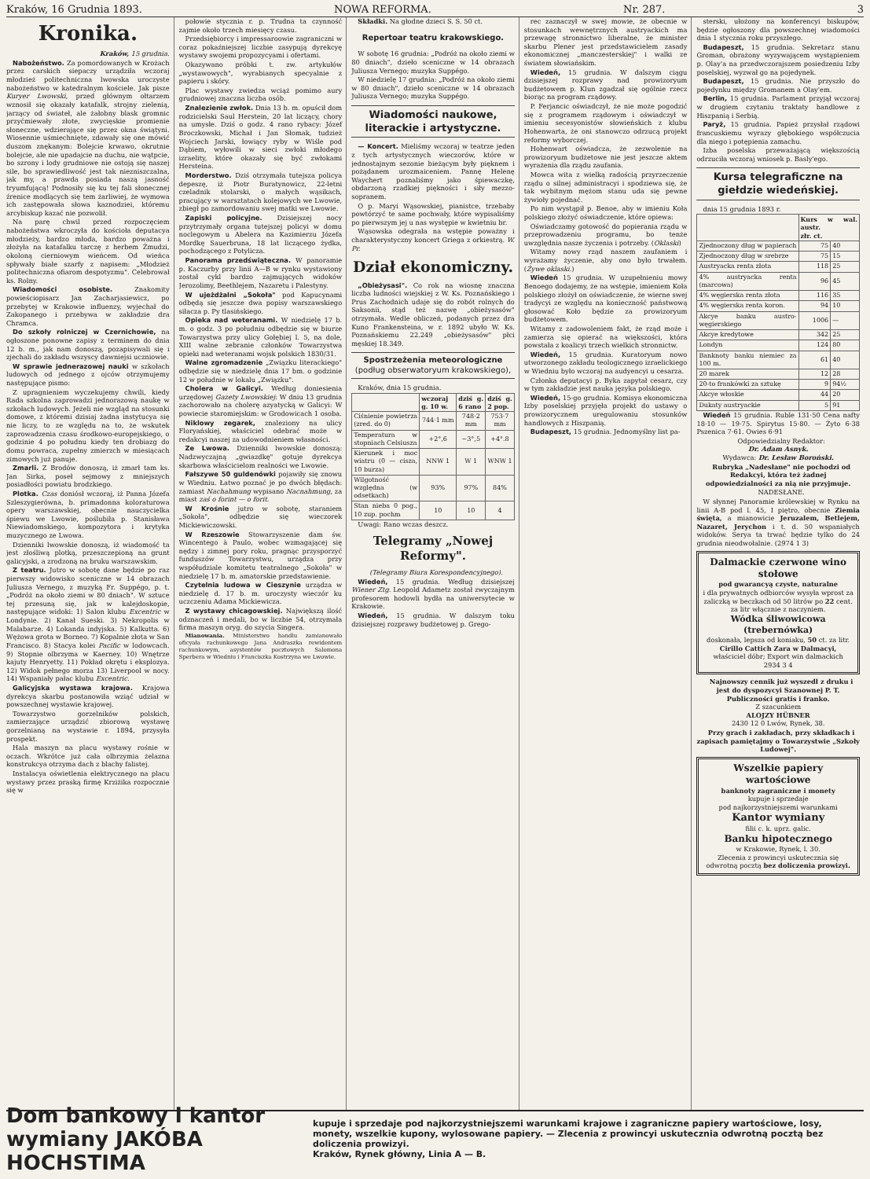Kraków, 16 Grudnia 1893. NOWA REFORMA. Nr. 287. 3
Kronika.
Kraków, 15 grudnia.
Nabożeństwo. Za pomordowanych w Krożach przez carskich siepaczy urządziła wczoraj młodzież politechniczna lwowska uroczyste nabożeństwo w katedralnym kościele. Jak pisze Kuryer Lwowski, przed głównym ołtarzem wznosił się okazały katafalk, strojny zielenią, jarzący od świateł, ale żałobny blask gromnic przyćmiewały złote, zwycięskie promienie słoneczne, wdzierające się przez okna świątyni. Wiosennie uśmiechnięte, zdawały się one mówić duszom znękanym: Bolejcie krwawo, okrutnie bolejcie, ale nie upadajcie na duchu, nie wątpcie, bo szrony i lody grudniowe nie ostoją się naszej sile, bo sprawiedliwość jest tak niezniszczalna, jak my, a prawda posiada naszą jasność tryumfującą! Podnosiły się ku tej fali słonecznej źrenice modlących się tem żarliwiej, że wymowa ich zastępowała słowa kaznodziei, któremu arcybiskup kazać nie pozwolił.
Na parę chwil przed rozpoczęciem nabożeństwa wkroczyła do kościoła deputacya młodzieży, bardzo młoda, bardzo poważna i złożyła na katafalku tarczę z herbem Żmudzi, okoloną cierniowym wieńcem. Od wieńca spływały białe szarfy z napisem: „Młodzież politechniczna ofiarom despotyzmu". Celebrował ks. Rolny.
Wiadomości osobiste. Znakomity powieściopisarz Jan Zacharjasiewicz, po przebytej w Krakowie influenzy, wyjechał do Zakopanego i przebywa w zakładzie dra Chramca.
Do szkoły rolniczej w Czernichowie, na ogłoszone ponowne zapisy z terminem do dnia 12 b. m., jak nam donoszą, pozapisywali się i zjechali do zakładu wszyscy dawniejsi uczniowie.
W sprawie jednerazowej nauki w szkołach ludowych od jednego z ojców otrzymujemy następujące pismo:
Z upragnieniem wyczekujemy chwili, kiedy Rada szkolna zaprowadzi jednorazową naukę w szkołach ludowych. Jeżeli nie wzgląd na stosunki domowe, z któremi dzisiaj żadna instytucya się nie liczy, to ze względu na to, że wskutek zaprowadzenia czasu środkowo-europejskiego, o godzinie 4 po połudnu kiedy ten drobiazg do domu powraca, zupełny zmierzch w miesiącach zimowych już panuje.
Zmarli. Z Brodów donoszą, iż zmarł tam ks. Jan Sirka, poseł sejmowy z mniejszych posiadłości powiatu brodzkiego.
Plotka. Czas doniósł wczoraj, iż Panna Józefa Szleszygierówna, b. primadonna koloraturowa opery warszawskiej, obecnie nauczycielka śpiewu we Lwowie, poślubiła p. Stanisława Niewiadomskiego, kompozytora i krytyka muzycznego ze Lwowa.
Dzienniki lwowskie donoszą, iż wiadomość ta jest złośliwą plotką, przeszczepioną na grunt galicyjski, a zrodzoną na bruku warszawskim.
Z teatru. Jutro w sobotę dane będzie po raz pierwszy widowisko sceniczne w 14 obrazach Juliusza Vernego, z muzyką Fr. Suppégo, p. t. „Podróż na około ziemi w 80 dniach". W sztuce tej przesuną się, jak w kalejdoskopie, następujące widoki: 1) Salon klubu Excentric w Londynie. 2) Kanał Sueski. 3) Nekropolis w Malabarze. 4) Lokanda indyjska. 5) Kalkutta. 6) Wężowa grota w Borneo. 7) Kopalnie złota w San Francisco. 8) Stacya kolei Pacific w lodowcach. 9) Stopnie olbrzyma w Kaerney. 10) Wnętrze kajuty Henryetty. 11) Pokład okrętu i eksplozya. 12) Widok pełnego morza 13) Liverpool w nocy. 14) Wspaniały pałac klubu Excentric.
Galicyjska wystawa krajowa. Krajowa dyrekcya skarbu postanowiła wziąć udział w powszechnej wystawie krajowej.
Towarzystwo gorzelników polskich, zamierzające urządzić zbiorową wystawę gorzelnianą na wystawie r. 1894, przysyła prospekt.
Hala maszyn na placu wystawy rośnie w oczach. Wkrótce już cała olbrzymia żelazna konstrukcya otrzyma dach z blachy falistej.
Instalacya oświetlenia elektrycznego na placu wystawy przez praską firmę Krziżika rozpocznie się w
połowie stycznia r. p. Trudna ta czynność zajmie około trzech miesięcy czasu.
Przedsiębiorcy i impressaroowie zagraniczni w coraz pokaźniejszej liczbie zasypują dyrekcyę wystawy swojemi propozycyami i ofertami.
Okazywano próbki t. zw. artykułów „wystawowych", wyrabianych specyalnie z papieru i skóry.
Plac wystawy zwiedza wciąż pomimo aury grudniowej znaczna liczba osób.
Znalezienie zwłok. Dnia 13 b. m. opuścił dom rodzicielski Saul Herstein, 20 lat liczący, chory na umysłe. Dziś o godz. 4 rano rybacy: Józef Broczkowski, Michał i Jan Słomak, tudzież Wojciech Jarski, łowiący ryby w Wiśle pod Dąbiem, wyłowili w sieci zwłoki młodego izraelity, które okazały się być zwłokami Hersteina.
Morderstwo. Dziś otrzymała tutejsza policya depeszę, iż Piotr Buratynowicz, 22-letni czeladnik stolarski, o małych wąsikach, pracujący w warsztatach kolejowych we Lwowie, zbiegł po zamordowaniu swej matki we Lwowie.
Zapiski policyjne. Dzisiejszej nocy przytrzymały organa tutejszej policyi w domu noclegowym u Abelera na Kazimierzu Józefa Mordkę Sauerbruna, 18 lat liczącego żydka, pochodzącego z Potylicza.
Panorama przedświąteczna. W panoramie p. Kaczurby przy linii A—B w rynku wystawiony został cykl bardzo zajmujących widoków Jerozolimy, Beethlejem, Nazaretu i Palestyny.
W ujeżdżalni „Sokoła" pod Kapucynami odbędą się jeszcze dwa popisy warszawskiego siłacza p. Py tlasińskiego.
Opieka nad weteranami. W niedzielę 17 b. m. o godz. 3 po południu odbędzie się w biurze Towarzystwa przy ulicy Gołębiej l. 5, na dole, XIII walne zebranie członków Towarzystwa opieki nad weteranami wojsk polskich 1830/31.
Walne zgromadzenie „Związku literackiego" odbędzie się w niedzielę dnia 17 bm. o godzinie 12 w południe w lokalu „Związku".
Cholera w Galicyi. Według doniesienia urzędowej Gazety Lwowskiej: W dniu 13 grudnia zachorowało na cholerę azyatycką w Galicyi: W powiecie staromiejskim: w Grodowicach 1 osoba.
Niklowy zegarek, znaleziony na ulicy Floryańskiej, właściciel odebrać może w redakcyi naszej za udowodnieniem własności.
Ze Lwowa. Dzienniki lwowskie donoszą: Nadzwyczajną „gwiazdkę" gotuje dyrekcya skarbowa właścicielom realności we Lwowie.
Fałszywe 50 guldenówki pojawiły się znowu w Wiedniu. Łatwo poznać je po dwóch błędach: zamiast Nachahmung wypisano Nacnahmung, za miast zaś o forint — o forit.
W Krośnie jutro w sobotę, staraniem „Sokoła", odbędzie się wieczorek Mickiewiczowski.
W Rzeszowie Stowarzyszenie dam św. Wincentego à Paulo, wobec wzmagającej się nędzy i zimnej pory roku, pragnąc przysporzyć funduszów Towarzystwu, urządza przy współudziale komitetu teatralnego „Sokoła" w niedzielę 17 b. m. amatorskie przedstawienie.
Czytelnia ludowa w Cieszynie urządza w niedzielę d. 17 b. m. uroczysty wieczór ku uczczeniu Adama Mickiewicza.
Z wystawy chicagowskiej. Największą ilość odznaczeń i medali, bo w liczbie 54, otrzymała firma maszyn oryg. do szycia Singera.
Mianowania. Ministerstwo handlu zamianowało oficyała rachunkowego Jana Andraszka rewidentem rachunkowym, asystentów pocztowych Salomona Sperbera w Wiedniu i Franciszka Kostrzyna we Lwowie.
Składki. Na głodne dzieci S. S. 50 ct.
Repertoar teatru krakowskiego.
W sobotę 16 grudnia: „Podróż na około ziemi w 80 dniach", dzieło sceniczne w 14 obrazach Juliusza Vernego; muzyka Suppégo.
W niedzielę 17 grudnia: „Podróż na około ziemi w 80 dniach", dzieło sceniczne w 14 obrazach Juliusza Vernego; muzyka Suppégo.
Wiadomości naukowe, literackie i artystyczne.
— Koncert. Mieliśmy wczoraj w teatrze jeden z tych artystycznych wieczorów, które w jednostajnym sezonie bieżącym były pięknem i pożądanem urozmaiceniem. Pannę Helenę Waychert poznaliśmy jako śpiewaczkę, obdarzoną rzadkiej piękności i siły mezzo-sopranem.
O p. Maryi Wąsowskiej, pianistce, trzebaby powtórzyć te same pochwały, które wypisaliśmy po pierwszym jej u nas występie w kwietniu br.
Wąsowska odegrała na wstępie poważny i charakterystyczny koncert Griega z orkiestrą. W. Pr.
Dział ekonomiczny.
„Obieżysasi". Co rok na wiosnę znaczna liczba ludności wiejskiej z W. Ks. Poznańskiego i Prus Zachodnich udaje się do robót rolnych do Saksonii, stąd też nazwę „obieżysasów" otrzymała. Wedle obliczeń, podanych przez dra Kuno Frankensteina, w r. 1892 ubyło W. Ks. Poznańskiemu 22.249 „obieżysasów" płci męskiej 18.349.
Spostrzeżenia meteorologiczne
(podług obserwatoryum krakowskiego),
Kraków, dnia 15 grudnia.
| | wczoraj g. 10 w. | dziś g. 6 rano | dziś g. 2 pop. |
| --- | --- | --- | --- |
| Ciśnienie powietrza (zred. do 0) | 744·1 mm | 748·2 mm | 753·7 mm |
| Temperatura w stopniach Celsiusza | +2°,6 | −3°,5 | +4°.8 |
| Kierunek i moc wiatru (0 — cisza, 10 burza) | NNW 1 | W 1 | WNW 1 |
| Wilgotność względna (w odsetkach) | 93% | 97% | 84% |
| Stan nieba 0 pog., 10 zup. pochm | 10 | 10 | 4 |
Uwagi: Rano wczas deszcz.
Telegramy „Nowej Reformy".
(Telegramy Biura Korespondencyjnego).
Wiedeń, 15 grudnia. Według dzisiejszej Wiener Ztg. Leopold Adametz został zwyczajnym profesorem hodowli bydła na uniwersytecie w Krakowie.
Wiedeń, 15 grudnia. W dalszym toku dzisiejszej rozprawy budżetowej p. Grego-
rec zaznaczył w swej mowie, że obecnie w stosunkach wewnętrznych austryackich ma przewagę stronnictwo liberalne, że minister skarbu Plener jest przedstawicielem zasady ekonomicznej „manczesterskiej" i walki ze światem słowiańskim.
Wiedeń, 15 grudnia. W dalszym ciągu dzisiejszej rozprawy nad prowizoryum budżetowem p. Klun zgadzał się ogólnie rzecz biorąc na program rządowy.
P. Ferjancic oświadczył, że nie może pogodzić się z programem rządowym i oświadczył w imieniu secesyonistów słowieńskich z klubu Hohenwarta, że oni stanowczo odrzucą projekt reformy wyborczej.
Hohenwart oświadcza, że zezwolenie na prowizoryum budżetowe nie jest jeszcze aktem wyrażenia dla rządu zaufania.
Mowca wita z wielką radością przyrzeczenie rządu o silnej administracyi i spodziewa się, że tak wybitnym mężom stanu uda się pewne żywioły pojednać.
Po nim wystąpił p. Benoe, aby w imieniu Koła polskiego złożyć oświadczenie, które opiewa:
Oświadczamy gotowość do popierania rządu w przeprowadzeniu programu, bo tenże uwzględnia nasze życzenia i potrzeby. (Oklaski)
Witamy nowy rząd naszem zaufaniem i wyrażamy życzenie, aby ono było trwałem. (Żywe oklaski.)
Wiedeń 15 grudnia. W uzupełnieniu mowy Benoego dodajemy, że na wstępie, imieniem Koła polskiego złożył on oświadczenie, że wierne swej tradycyi ze względu na konieczność państwową głosować Koło będzie za prowizoryum budżetowem.
Witamy z zadowoleniem fakt, że rząd może i zamierza się opierać na większości, która powstała z koalicyi trzech wielkich stronnictw.
Wiedeń, 15 grudnia. Kuratoryum nowo utworzonego zakładu teologicznego izraelickiego w Wiedniu było wczoraj na audyencyi u cesarza.
Członka deputacyi p. Byka zapytał cesarz, czy w tym zakładzie jest nauka języka polskiego.
Wiedeń, 15-go grudnia. Komisya ekonomiczna Izby poselskiej przyjęła projekt do ustawy o prowizorycznem uregulowaniu stosunków handlowych z Hiszpanią.
Budapeszt, 15 grudnia. Jednomyślny list pa-
sterski, ułożony na konferencyi biskupów, będzie ogłoszony dla powszechnej wiadomości dnia 1 stycznia roku przyszłego.
Budapeszt, 15 grudnia. Sekretarz stanu Groman, obrażony wyzywającem wystąpieniem p. Olay'a na przedwczorajszem posiedzeniu Izby poselskiej, wyzwał go na pojedynek.
Budapeszt, 15 grudnia. Nie przyszło do pojedynku między Gromanem a Olay'em.
Berlin, 15 grudnia. Parlament przyjął wczoraj w drugiem czytaniu traktaty handlowe z Hiszpanią i Serbią.
Paryż, 15 grudnia. Papież przysłał rządowi francuskiemu wyrazy głębokiego współczucia dla niego i potępienia zamachu.
Izba poselska przeważającą większością odrzuciła wczoraj wniosek p. Basly'ego.
Kursa telegraficzne na giełdzie wiedeńskiej.
dnia 15 grudnia 1893 r.
| | Kurs w wal. austr. złr. ct. | |
| --- | --- | --- |
| Zjednoczony dług w papierach | 75 | 40 |
| Zjednoczony dług w srebrze | 75 | 15 |
| Austryacka renta złota | 118 | 25 |
| 4% austryacka renta (marcowa) | 96 | 45 |
| 4% węgierska renta złota | 116 | 35 |
| 4% węgierska renta koron. | 94 | 10 |
| Akcye banku austro-węgierskiego | 1006 | — |
| Akcye kredytowe | 342 | 25 |
| Londyn | 124 | 80 |
| Banknoty banku niemiec za 100 m. | 61 | 40 |
| 20 marek | 12 | 28 |
| 20-to frankówki za sztukę | 9 | 94½ |
| Akcye włoskie | 44 | 20 |
| Dukaty austryackie | 5 | 91 |
Wiedeń 15 grudnia. Ruble 131·50 Cena nafty 18·10 — 19·75. Spirytus 15·80. — Żyto 6·38 Pszenica 7·61. Owies 6·91
Odpowiedzialny Redaktor:
Dr. Adam Asnyk.
Wydawca: Dr. Lesław Boroński.
Rubryka „Nadesłane" nie pochodzi od Redakcyi, która też żadnej odpowiedzialności za nią nie przyjmuje.
NADESŁANE.
W słynnej Panoramie królewskiej w Rynku na linii A-B pod l. 45, I piętro, obecnie Ziemia święta, a mianowicie Jeruzalem, Betlejem, Nazaret, Jerychon i t. d. 50 wspaniałych widoków. Serya ta trwać będzie tylko do 24 grudnia nieodwołalnie. (2974 1 3)
Dalmackie czerwone wino stołowe
pod gwarancyą czyste, naturalne
i dla prywatnych odbiorców wysyła wprost za zaliczką w beczkach od 50 litrów po 22 cent. za litr włącznie z naczyniem.
Wódka śliwowicowa (trebernówka)
doskonała, lepsza od koniaku, 50 ct. za litr.
Cirillo Cattich Zara w Dalmacyi,
właściciel dóbr; Export win dalmackich
2934 3 4
Najnowszy cennik już wyszedł z druku i jest do dyspozycyi Szanownej P. T. Publiczności gratis i franko.
Z szacunkiem
ALOJZY HÜBNER
2430 12 0 Lwów, Rynek, 38.
Przy grach i zakładach, przy składkach i zapisach pamiętajmy o Towarzystwie „Szkoły Ludowej".
Wszelkie papiery wartościowe
banknoty zagraniczne i monety
kupuje i sprzedaje
pod najkorzystniejszemi warunkami
Kantor wymiany
filii c. k. uprz. galic.
Banku hipotecznego
w Krakowie, Rynek, l. 30.
Zlecenia z prowincyi uskutecznia się odwrotną pocztą bez doliczenia prowizyi.
Dom bankowy i kantor wymiany JAKÓBA HOCHSTIMA kupuje i sprzedaje pod najkorzystniejszemi warunkami krajowe i zagraniczne papiery wartościowe, losy, monety, wszelkie kupony, wylosowane papiery. — Zlecenia z prowincyi uskutecznia odwrotną pocztą bez doliczenia prowizyi.
Kraków, Rynek główny, Linia A — B.